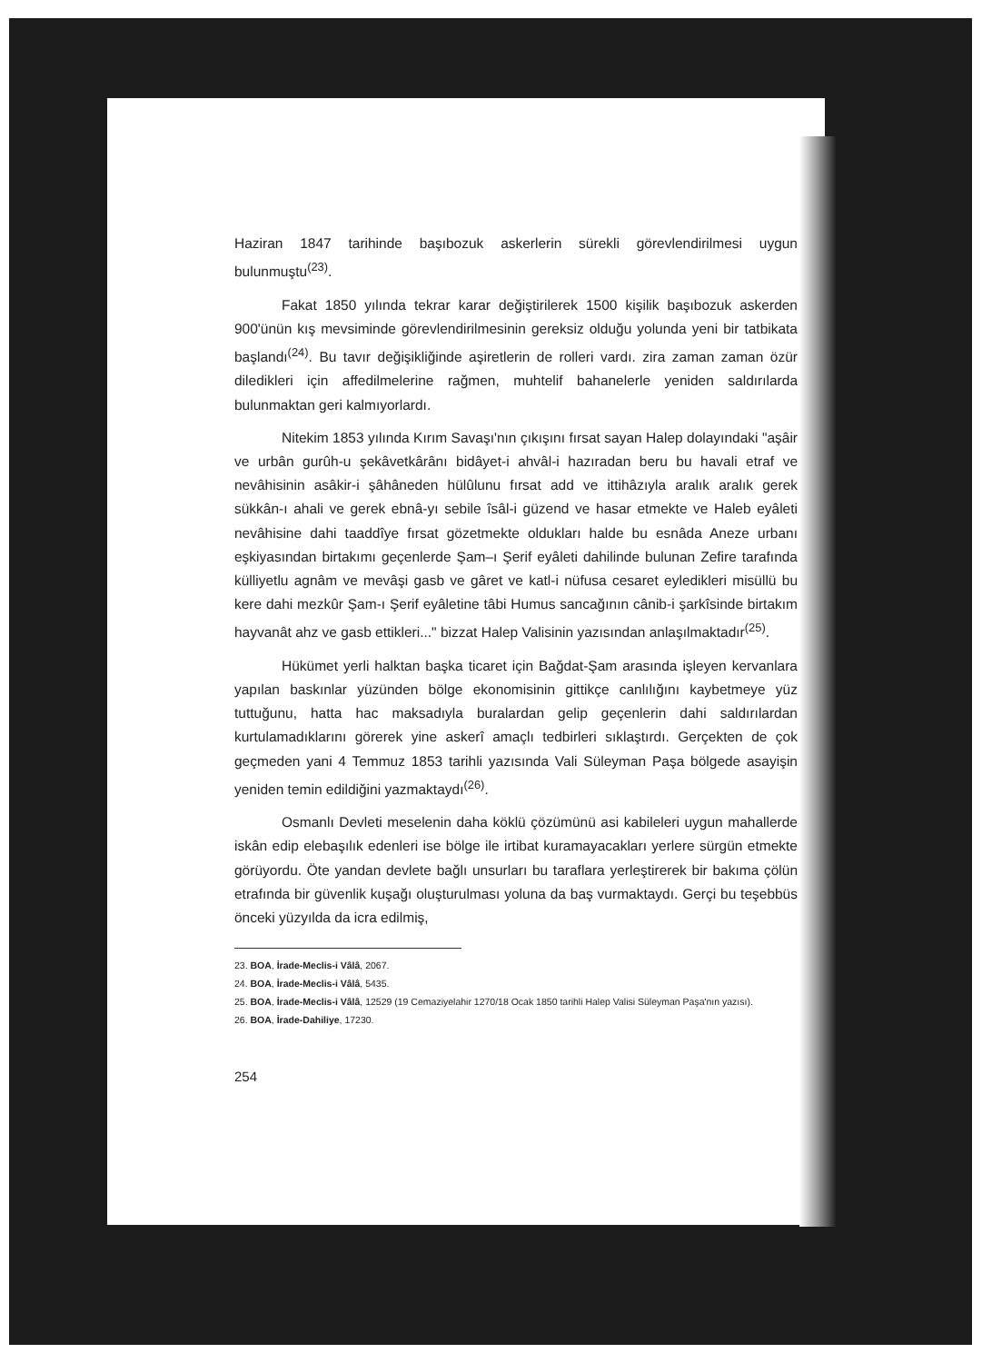Haziran 1847 tarihinde başıbozuk askerlerin sürekli görevlendirilmesi uygun bulunmuştu<sup>(23)</sup>.
Fakat 1850 yılında tekrar karar değiştirilerek 1500 kişilik başıbozuk askerden 900'ünün kış mevsiminde görevlendirilmesinin gereksiz olduğu yolunda yeni bir tatbikata başlandı<sup>(24)</sup>. Bu tavır değişikliğinde aşiretlerin de rolleri vardı. zira zaman zaman özür diledikleri için affedilmelerine rağmen, muhtelif bahanelerle yeniden saldırılarda bulunmaktan geri kalmıyorlardı.
Nitekim 1853 yılında Kırım Savaşı'nın çıkışını fırsat sayan Halep dolayındaki "aşâir ve urbân gurûh-u şekâvetkârânı bidâyet-i ahvâl-i hazıradan beru bu havali etraf ve nevâhisinin asâkir-i şâhâneden hülûlunu fırsat add ve ittihâzıyla aralık aralık gerek sükkân-ı ahali ve gerek ebnâ-yı sebile îsâl-i güzend ve hasar etmekte ve Haleb eyâleti nevâhisine dahi taaddîye fırsat gözetmekte oldukları halde bu esnâda Aneze urbanı eşkiyasından birtakımı geçenlerde Şam–ı Şerif eyâleti dahilinde bulunan Zefire tarafında külliyetlu agnâm ve mevâşi gasb ve gâret ve katl-i nüfusa cesaret eyledikleri misüllü bu kere dahi mezkûr Şam-ı Şerif eyâletine tâbi Humus sancağının cânib-i şarkîsinde birtakım hayvanât ahz ve gasb ettikleri..." bizzat Halep Valisinin yazısından anlaşılmaktadır<sup>(25)</sup>.
Hükümet yerli halktan başka ticaret için Bağdat-Şam arasında işleyen kervanlara yapılan baskınlar yüzünden bölge ekonomisinin gittikçe canlılığını kaybetmeye yüz tuttuğunu, hatta hac maksadıyla buralardan gelip geçenlerin dahi saldırılardan kurtulamadıklarını görerek yine askerî amaçlı tedbirleri sıklaştırdı. Gerçekten de çok geçmeden yani 4 Temmuz 1853 tarihli yazısında Vali Süleyman Paşa bölgede asayişin yeniden temin edildiğini yazmaktaydı<sup>(26)</sup>.
Osmanlı Devleti meselenin daha köklü çözümünü asi kabileleri uygun mahallerde iskân edip elebaşılık edenleri ise bölge ile irtibat kuramayacakları yerlere sürgün etmekte görüyordu. Öte yandan devlete bağlı unsurları bu taraflara yerleştirerek bir bakıma çölün etrafında bir güvenlik kuşağı oluşturulması yoluna da baş vurmaktaydı. Gerçi bu teşebbüs önceki yüzyılda da icra edilmiş,
23. BOA, İrade-Meclis-i Vâlâ, 2067.
24. BOA, İrade-Meclis-i Vâlâ, 5435.
25. BOA, İrade-Meclis-i Vâlâ, 12529 (19 Cemaziyelahir 1270/18 Ocak 1850 tarihli Halep Valisi Süleyman Paşa'nın yazısı).
26. BOA, İrade-Dahiliye, 17230.
254